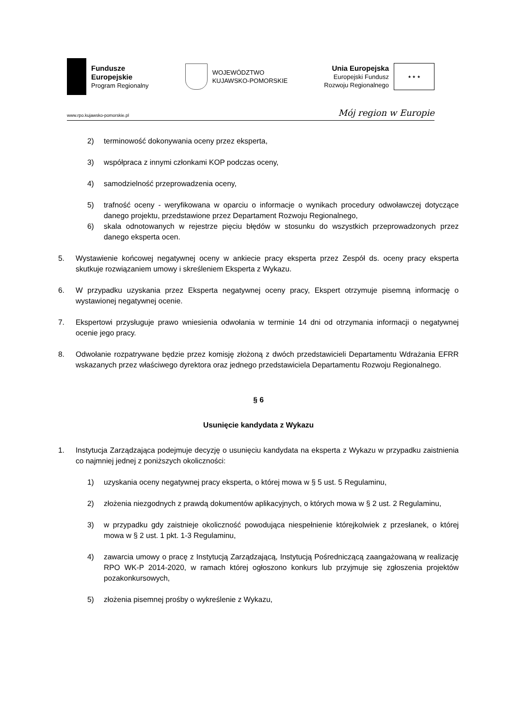Fundusze
Europejskie
Program Regionalny
WOJEWÓDZTWO
KUJAWSKO-POMORSKIE
Unia Europejska
Europejski Fundusz
Rozwoju Regionalnego
★ ★ ★
www.rpo.kujawsko-pomorskie.pl Mój region w Europie
2) terminowość dokonywania oceny przez eksperta,
3) współpraca z innymi członkami KOP podczas oceny,
4) samodzielność przeprowadzenia oceny,
5) trafność oceny - weryfikowana w oparciu o informacje o wynikach procedury odwoławczej dotyczące danego projektu, przedstawione przez Departament Rozwoju Regionalnego,
6) skala odnotowanych w rejestrze pięciu błędów w stosunku do wszystkich przeprowadzonych przez danego eksperta ocen.
5. Wystawienie końcowej negatywnej oceny w ankiecie pracy eksperta przez Zespół ds. oceny pracy eksperta skutkuje rozwiązaniem umowy i skreśleniem Eksperta z Wykazu.
6. W przypadku uzyskania przez Eksperta negatywnej oceny pracy, Ekspert otrzymuje pisemną informację o wystawionej negatywnej ocenie.
7. Ekspertowi przysługuje prawo wniesienia odwołania w terminie 14 dni od otrzymania informacji o negatywnej ocenie jego pracy.
8. Odwołanie rozpatrywane będzie przez komisję złożoną z dwóch przedstawicieli Departamentu Wdrażania EFRR wskazanych przez właściwego dyrektora oraz jednego przedstawiciela Departamentu Rozwoju Regionalnego.
§ 6
Usunięcie kandydata z Wykazu
1. Instytucja Zarządzająca podejmuje decyzję o usunięciu kandydata na eksperta z Wykazu w przypadku zaistnienia co najmniej jednej z poniższych okoliczności:
1) uzyskania oceny negatywnej pracy eksperta, o której mowa w § 5 ust. 5 Regulaminu,
2) złożenia niezgodnych z prawdą dokumentów aplikacyjnych, o których mowa w § 2 ust. 2 Regulaminu,
3) w przypadku gdy zaistnieje okoliczność powodująca niespełnienie którejkolwiek z przesłanek, o której mowa w § 2 ust. 1 pkt. 1-3 Regulaminu,
4) zawarcia umowy o pracę z Instytucją Zarządzającą, Instytucją Pośredniczącą zaangażowaną w realizację RPO WK-P 2014-2020, w ramach której ogłoszono konkurs lub przyjmuje się zgłoszenia projektów pozakonkursowych,
5) złożenia pisemnej prośby o wykreślenie z Wykazu,